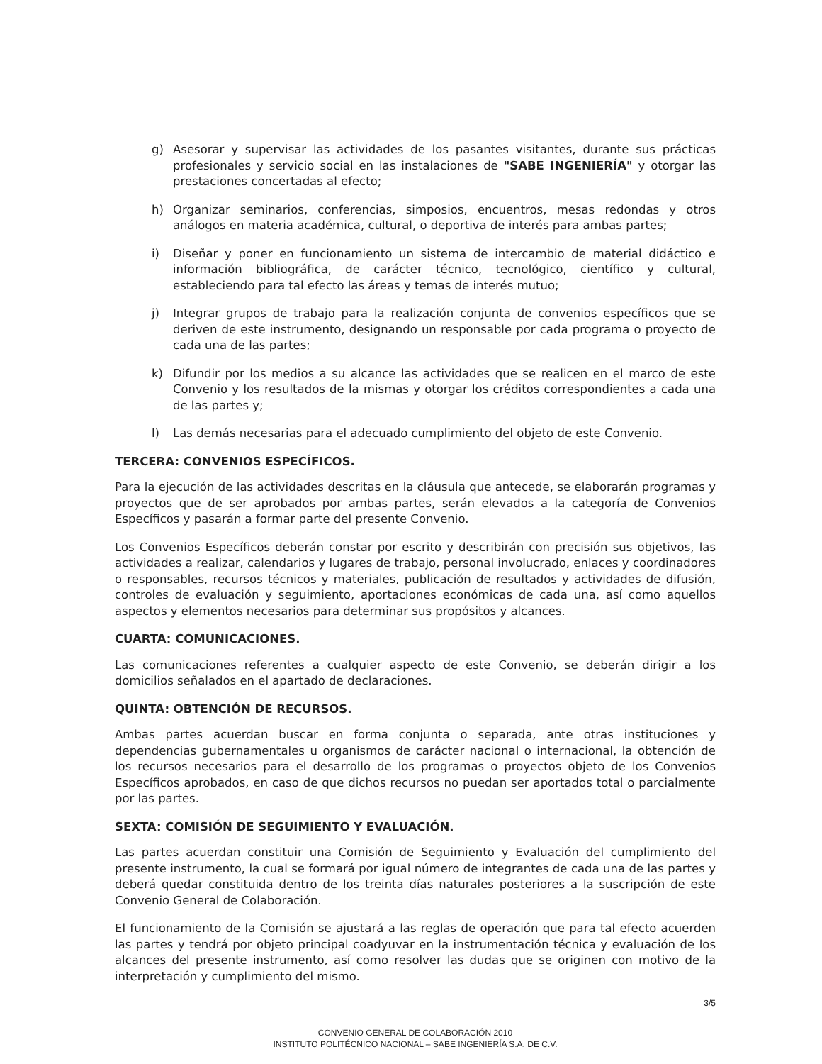g) Asesorar y supervisar las actividades de los pasantes visitantes, durante sus prácticas profesionales y servicio social en las instalaciones de "SABE INGENIERÍA" y otorgar las prestaciones concertadas al efecto;
h) Organizar seminarios, conferencias, simposios, encuentros, mesas redondas y otros análogos en materia académica, cultural, o deportiva de interés para ambas partes;
i) Diseñar y poner en funcionamiento un sistema de intercambio de material didáctico e información bibliográfica, de carácter técnico, tecnológico, científico y cultural, estableciendo para tal efecto las áreas y temas de interés mutuo;
j) Integrar grupos de trabajo para la realización conjunta de convenios específicos que se deriven de este instrumento, designando un responsable por cada programa o proyecto de cada una de las partes;
k) Difundir por los medios a su alcance las actividades que se realicen en el marco de este Convenio y los resultados de la mismas y otorgar los créditos correspondientes a cada una de las partes y;
l) Las demás necesarias para el adecuado cumplimiento del objeto de este Convenio.
TERCERA: CONVENIOS ESPECÍFICOS.
Para la ejecución de las actividades descritas en la cláusula que antecede, se elaborarán programas y proyectos que de ser aprobados por ambas partes, serán elevados a la categoría de Convenios Específicos y pasarán a formar parte del presente Convenio.
Los Convenios Específicos deberán constar por escrito y describirán con precisión sus objetivos, las actividades a realizar, calendarios y lugares de trabajo, personal involucrado, enlaces y coordinadores o responsables, recursos técnicos y materiales, publicación de resultados y actividades de difusión, controles de evaluación y seguimiento, aportaciones económicas de cada una, así como aquellos aspectos y elementos necesarios para determinar sus propósitos y alcances.
CUARTA: COMUNICACIONES.
Las comunicaciones referentes a cualquier aspecto de este Convenio, se deberán dirigir a los domicilios señalados en el apartado de declaraciones.
QUINTA: OBTENCIÓN DE RECURSOS.
Ambas partes acuerdan buscar en forma conjunta o separada, ante otras instituciones y dependencias gubernamentales u organismos de carácter nacional o internacional, la obtención de los recursos necesarios para el desarrollo de los programas o proyectos objeto de los Convenios Específicos aprobados, en caso de que dichos recursos no puedan ser aportados total o parcialmente por las partes.
SEXTA: COMISIÓN DE SEGUIMIENTO Y EVALUACIÓN.
Las partes acuerdan constituir una Comisión de Seguimiento y Evaluación del cumplimiento del presente instrumento, la cual se formará por igual número de integrantes de cada una de las partes y deberá quedar constituida dentro de los treinta días naturales posteriores a la suscripción de este Convenio General de Colaboración.
El funcionamiento de la Comisión se ajustará a las reglas de operación que para tal efecto acuerden las partes y tendrá por objeto principal coadyuvar en la instrumentación técnica y evaluación de los alcances del presente instrumento, así como resolver las dudas que se originen con motivo de la interpretación y cumplimiento del mismo.
3/5
CONVENIO GENERAL DE COLABORACIÓN 2010
INSTITUTO POLITÉCNICO NACIONAL – SABE INGENIERÍA S.A. DE C.V.